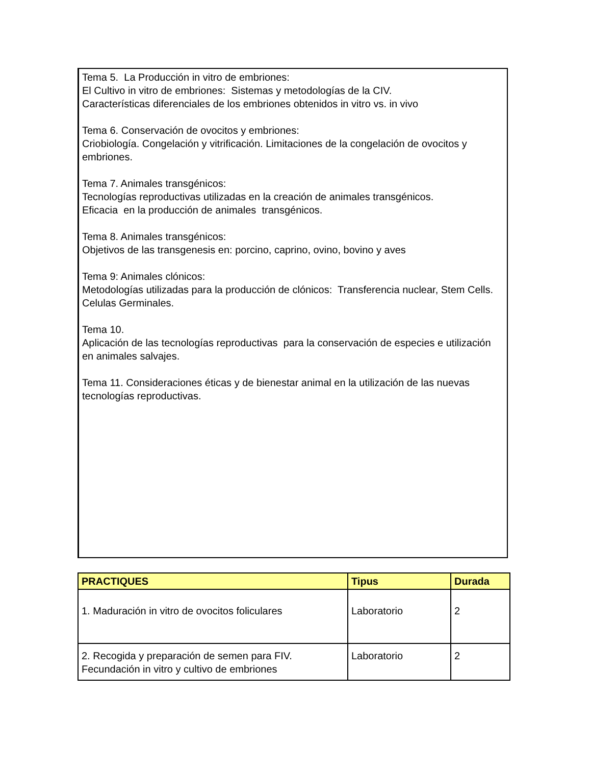Tema 5. La Producción in vitro de embriones:
El Cultivo in vitro de embriones: Sistemas y metodologías de la CIV.
Características diferenciales de los embriones obtenidos in vitro vs. in vivo
Tema 6. Conservación de ovocitos y embriones:
Criobiología. Congelación y vitrificación. Limitaciones de la congelación de ovocitos y embriones.
Tema 7. Animales transgénicos:
Tecnologías reproductivas utilizadas en la creación de animales transgénicos.
Eficacia en la producción de animales transgénicos.
Tema 8. Animales transgénicos:
Objetivos de las transgenesis en: porcino, caprino, ovino, bovino y aves
Tema 9: Animales clónicos:
Metodologías utilizadas para la producción de clónicos: Transferencia nuclear, Stem Cells. Celulas Germinales.
Tema 10.
Aplicación de las tecnologías reproductivas para la conservación de especies e utilización en animales salvajes.
Tema 11. Consideraciones éticas y de bienestar animal en la utilización de las nuevas tecnologías reproductivas.
| PRACTIQUES | Tipus | Durada |
| --- | --- | --- |
| 1. Maduración in vitro de ovocitos foliculares | Laboratorio | 2 |
| 2. Recogida y preparación de semen para FIV. Fecundación in vitro y cultivo de embriones | Laboratorio | 2 |